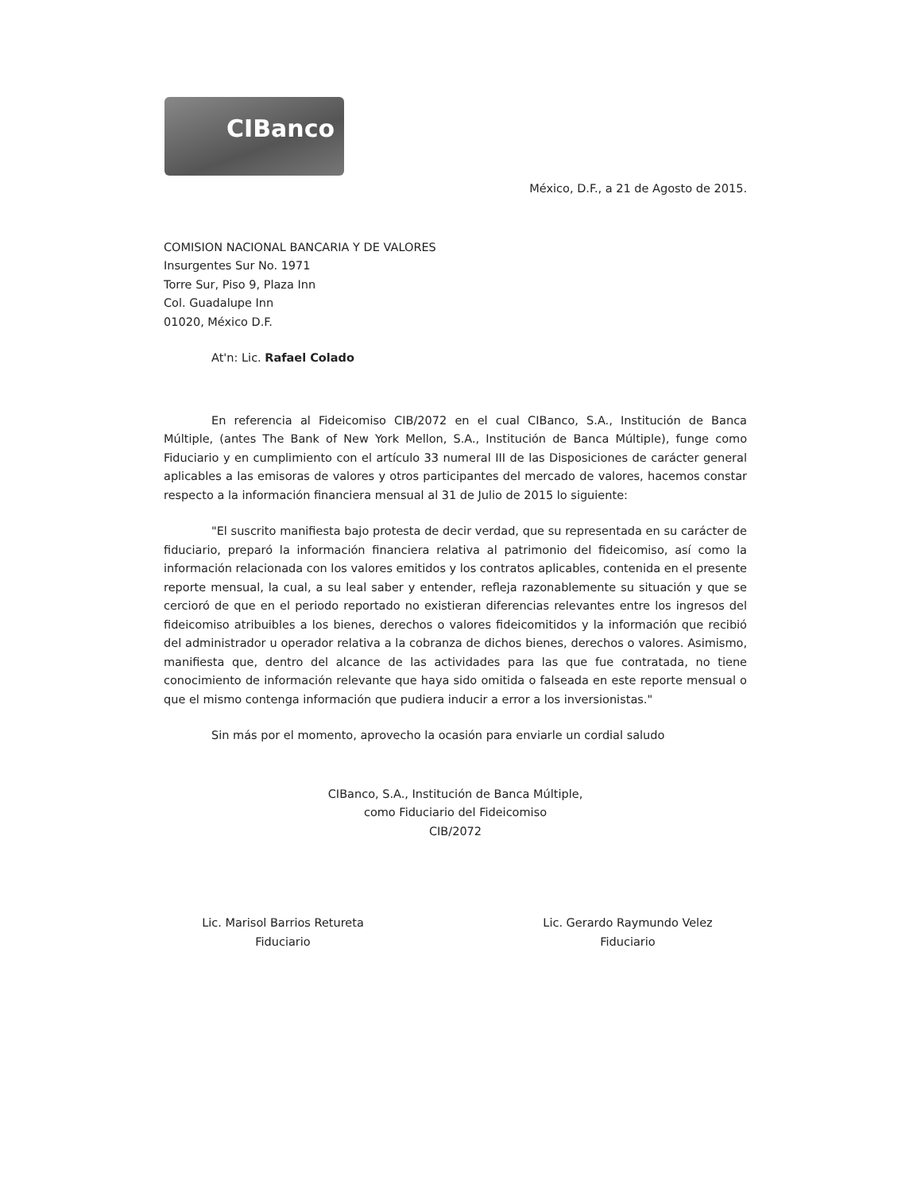CIBanco
México, D.F., a 21 de Agosto de 2015.
COMISION NACIONAL BANCARIA Y DE VALORES
Insurgentes Sur No. 1971
Torre Sur, Piso 9, Plaza Inn
Col. Guadalupe Inn
01020, México D.F.
At'n: Lic. Rafael Colado
En referencia al Fideicomiso CIB/2072 en el cual CIBanco, S.A., Institución de Banca Múltiple, (antes The Bank of New York Mellon, S.A., Institución de Banca Múltiple), funge como Fiduciario y en cumplimiento con el artículo 33 numeral III de las Disposiciones de carácter general aplicables a las emisoras de valores y otros participantes del mercado de valores, hacemos constar respecto a la información financiera mensual al 31 de Julio de 2015 lo siguiente:
"El suscrito manifiesta bajo protesta de decir verdad, que su representada en su carácter de fiduciario, preparó la información financiera relativa al patrimonio del fideicomiso, así como la información relacionada con los valores emitidos y los contratos aplicables, contenida en el presente reporte mensual, la cual, a su leal saber y entender, refleja razonablemente su situación y que se cercioró de que en el periodo reportado no existieran diferencias relevantes entre los ingresos del fideicomiso atribuibles a los bienes, derechos o valores fideicomitidos y la información que recibió del administrador u operador relativa a la cobranza de dichos bienes, derechos o valores. Asimismo, manifiesta que, dentro del alcance de las actividades para las que fue contratada, no tiene conocimiento de información relevante que haya sido omitida o falseada en este reporte mensual o que el mismo contenga información que pudiera inducir a error a los inversionistas."
Sin más por el momento, aprovecho la ocasión para enviarle un cordial saludo
CIBanco, S.A., Institución de Banca Múltiple,
como Fiduciario del Fideicomiso
CIB/2072
Lic. Marisol Barrios Retureta
Fiduciario
Lic. Gerardo Raymundo Velez
Fiduciario